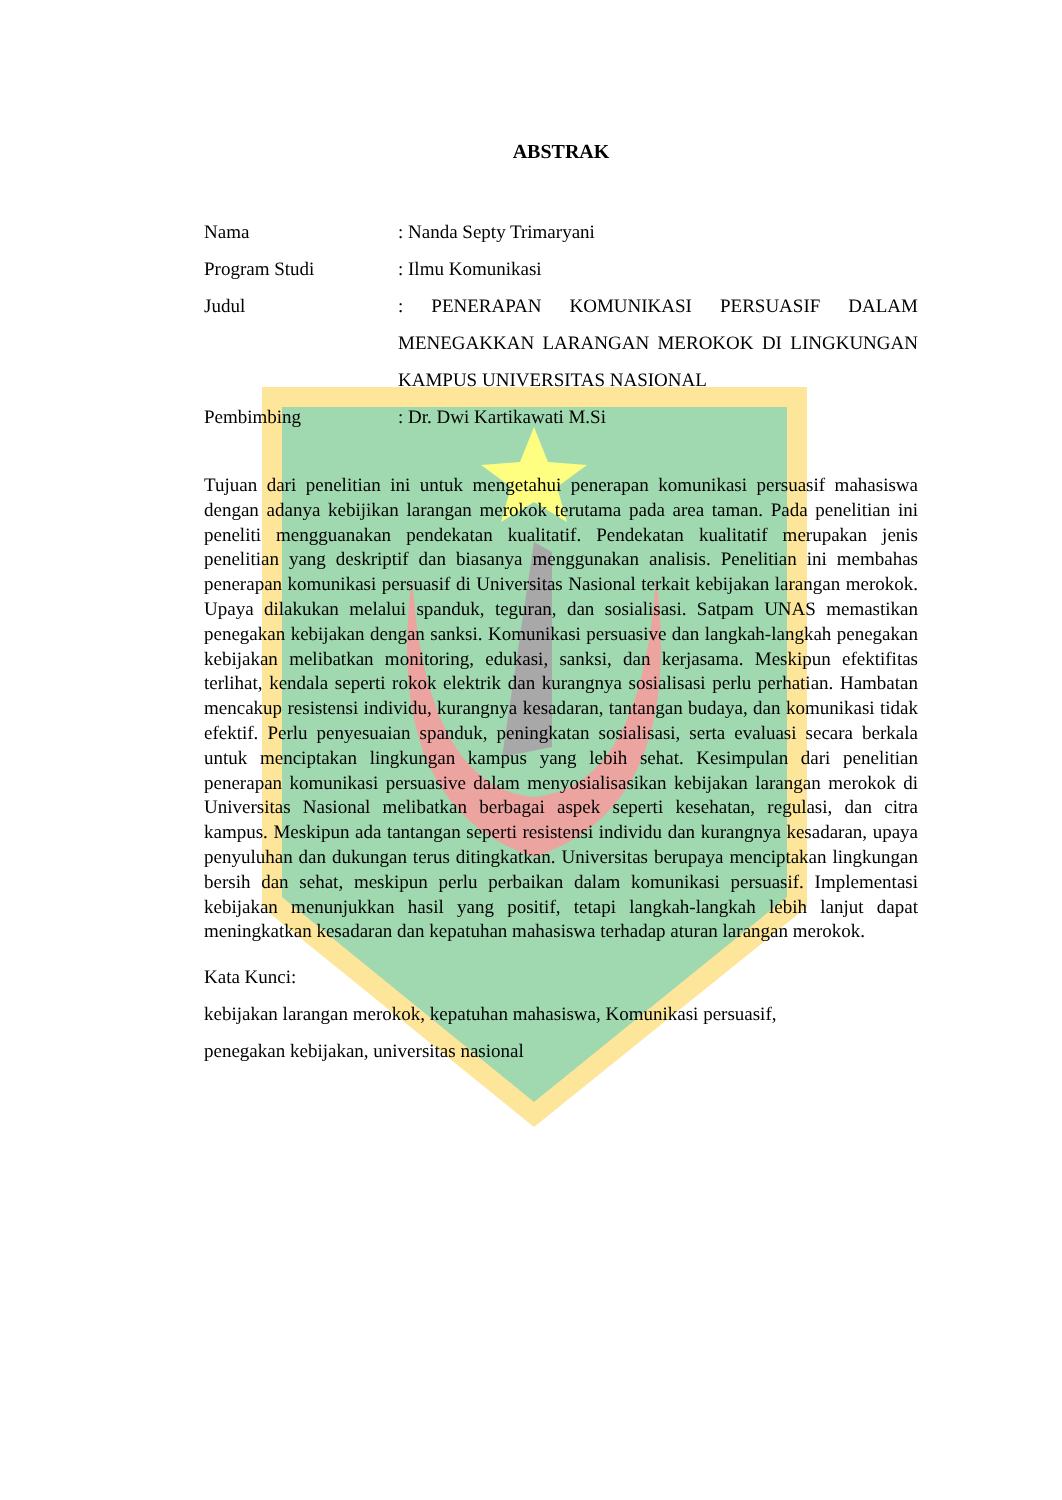ABSTRAK
Nama : Nanda Septy Trimaryani
Program Studi : Ilmu Komunikasi
Judul : PENERAPAN KOMUNIKASI PERSUASIF DALAM MENEGAKKAN LARANGAN MEROKOK DI LINGKUNGAN KAMPUS UNIVERSITAS NASIONAL
Pembimbing : Dr. Dwi Kartikawati M.Si
Tujuan dari penelitian ini untuk mengetahui penerapan komunikasi persuasif mahasiswa dengan adanya kebijikan larangan merokok terutama pada area taman. Pada penelitian ini peneliti mengguanakan pendekatan kualitatif. Pendekatan kualitatif merupakan jenis penelitian yang deskriptif dan biasanya menggunakan analisis. Penelitian ini membahas penerapan komunikasi persuasif di Universitas Nasional terkait kebijakan larangan merokok. Upaya dilakukan melalui spanduk, teguran, dan sosialisasi. Satpam UNAS memastikan penegakan kebijakan dengan sanksi. Komunikasi persuasive dan langkah-langkah penegakan kebijakan melibatkan monitoring, edukasi, sanksi, dan kerjasama. Meskipun efektifitas terlihat, kendala seperti rokok elektrik dan kurangnya sosialisasi perlu perhatian. Hambatan mencakup resistensi individu, kurangnya kesadaran, tantangan budaya, dan komunikasi tidak efektif. Perlu penyesuaian spanduk, peningkatan sosialisasi, serta evaluasi secara berkala untuk menciptakan lingkungan kampus yang lebih sehat. Kesimpulan dari penelitian penerapan komunikasi persuasive dalam menyosialisasikan kebijakan larangan merokok di Universitas Nasional melibatkan berbagai aspek seperti kesehatan, regulasi, dan citra kampus. Meskipun ada tantangan seperti resistensi individu dan kurangnya kesadaran, upaya penyuluhan dan dukungan terus ditingkatkan. Universitas berupaya menciptakan lingkungan bersih dan sehat, meskipun perlu perbaikan dalam komunikasi persuasif. Implementasi kebijakan menunjukkan hasil yang positif, tetapi langkah-langkah lebih lanjut dapat meningkatkan kesadaran dan kepatuhan mahasiswa terhadap aturan larangan merokok.
Kata Kunci:
kebijakan larangan merokok, kepatuhan mahasiswa, Komunikasi persuasif,
penegakan kebijakan, universitas nasional